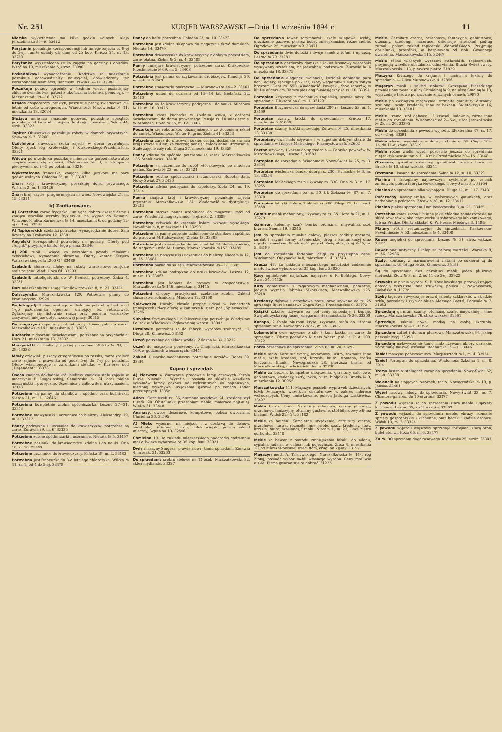Nr. 251 KURJER WARSZAWSKI.—Dnia 11 września 1894 r. 11
Niemka wykształcona ma kilka godzin wolnych. Aleja Jerozolimska 84—9. 33412
Paryżanin poszukuje korespondencji lub innego zajęcia od 9-ej do 2-ej. Tamże obiady dla dam od 25 kop. Krucza 24, m. 13. 33299
Paryżanka wykształcona szuka zajęcia na godziny i obiadów. Wspólna 10, mieszkania 5, stróż. 33390
Pośrednikowi wynagrodzenie. Rządztwa za mieszkanie poszukuje odpowiedzialny nauczyciel, doświadczony też korespondent niemiecki, francuski. Pawia 83—10. 32983
Poszukuje posady ogrodnik w średnim wieku, posiadający chlubne świadectwa, patent z ukończenia botaniki, pomologji. — Marjensztadt 19—16. 32712
Rządca gospodarczy, praktyk, poszukuje pracy, świadectwa 20-letnie od osób wiarogodnych. Wiadomość: Mazowiecka № 11, mieszkania 13. 32034
Służąca umiejąca smacznie gotować, porządnie sprzątać, poszukuje od kwartału miejsca do dwojga państwa. Piękna 44, stróż. 33323
Tapicer Ołtuszewski poszukuje roboty w domach prywatnych. Śpiewna № 7. 33260
Uzdolniona krawcowa szuka zajęcia w domu prywatnym. Oferty kjosk róg Królewskiej i Krakowskiego-Przedmieścia. 33321
Wdowa po urzędniku poszukuje miejsca do gospodarstwa albo zaopiekowania się dziećmi. Elektoralna № 3, w sklepie z pieczywem, od 2—5 po południu. 33286
Wykształcona francuska, znająca kilka języków, ma parę godzin wolnych. Chłodna 35, m. 7. 33387
Znam krój i krawieczyznę, poszukuję domu prywatnego. Wiślana 2, m. 1. 33426
Znam krój, szycie, pragnę miejsca na wieś. Nowowiejska 24, m. 15. 33311
b) Zaofiarowane.
A) Potrzebna zaraz fryzjerka, umiejąca dobrze czesać damy i znająca wszelkie wyroby fryzjerskie, na wyjazd do Kazania. Wiadomość ulica Karmelicka № 14, mieszkania 6, od godziny 12-ej do 1-ej. 33399
A) Tapicerskich czeladzi potrzeba, wynagrodzenie dobre. Sala licytacyjna Królewska 12. 33381
Angielski korespondent potrzebny na godziny. Oferty pod „Anglik” przyjmuje kantor tego pisma. 33346
A) 200 rubli i więcej za wyrobienie posady młodemu człowiekowi, wymagania skromne. Oferty kantor Kurjera Warszawskiego dla „200 G.” 83489
Czeladnik ślusarski zdolny na roboty warsztatowe znajdzie stałe zajęcie. Wiad. Hoża 64. 33293
Czeladnik introligatorski do W. Krensch potrzebny. Żabia 4. 33351
Dam mieszkanie za usługę. Daniłowiczowska 8, m. 21. 33464
Daleszyńska, Marszałkowska 129. Potrzebne panny do krawieczyzny. 32924
Do fotografji Klebanowskiego w Radomiu potrzebny będzie od 1-go października operator, umiejący też retuszować. Zgłaszający się listownie raczą przy podaniu warunków zacytować miejsce dotychczasowej pracy. 30515
Do magazynu kapeluszy potrzebne są dziewczynki do nauki. Marszałkowska 142, mieszkania 3. 32635
Kucharka z dobremi świadectwami, potrzebna na przychodnią. Hoża 21, mieszkania 13. 33332
Maszynistki do bielizny męzkiej potrzebne. Wolska № 24, m. 29. 33338
Młody człowiek, piszący ortograficznie po rossku, może znaleźć zaraz zajęcie u prawnika od godz. 5-ej do 7-ej po południu. Oferty własnoręczne z warunkami składać w Kurjerze pod „Dependent”. 33373
Osoba znająca dokładnie krój bielizny znajdzie stałe zajęcie w magazynie E. Rogozińskiej, Senatorska № 24, oraz zdolne maszynistki i podręczne. Uczennica z całkowitem utrzymaniem. 33168
Potrzebne są panny do staników i spódnic oraz kuśnierka. Sienna 21, m. 11. 32646
Potrzebna kompletnie zdolna spódniczarka. Leszno 27—21. 33313
Potrzebne maszynistki i uczennice do bielizny. Aleksandrja 19, m. 4. 33312
Panny podręczne i uczennice do krawieczyzny, potrzebne są zaraz. Żórawia 29, m. 6. 33335
Potrzebne zdolne spódniczarki i uczennice. Niecała № 5. 33457
Potrzebne panienki do krawieczyzny, zdolne i do nauki. Orla 10, m. 16. 33459
Potrzebne uczennice do krawieczyzny, Pańska 29, m. 2. 33483
Potrzebna jest francuzka do 8-o letniego chłopczyka. Wilcza № 41, m. 1, od 4 do 5-ej. 33478
Panny do haftu potrzebne. Chłodna 23, m. 10. 33473
Potrzebna jest zdolna sklepowa do magazynu okryć damskich. Niecała 14. 33470
Potrzebna dziewczynka do krawieczyzny z dobrym początkiem, zaraz płatna. Zielna № 2, m. 4. 33405
Panny umiejące krawieczyznę, potrzebne zaraz. Krakowskie-Przedmieście № 69, m. 5. 33408
Potrzebna jest panna do szykowania drobiazgów. Kanonja 20, mieszk. 3. 33503
Potrzebne staniczarki podręczne. — Muranowska 44—2. 33461
Potrzebny uczeń do cukierni od 13—14 lat. Bielańska 22. 33480
Potrzebne są do krawieczyzny podręczne i do nauki. Miodowa № 10, m. 10. 33476
Potrzebna zaraz kucharka w średnim wieku, z dobremi świadectwami, do domu prywatnego. Pensja rs. 10 miesięcznie. Wiadomość, Freta № 26, m. 12. 33483
Poszukuje się robotników obznajmionych ze złoceniem szkieł do ramek. Wiadomość, Walter Pilgrim, Zielna 41. 33353
Potrzebna zaraz do pracowni sukien osoba, doskonale znająca krój i szycie sukien, za znaczną pensję i całodzienne utrzymanie. Stałe zajęcie cały rok. Długa 27, mieszkania 19. 33359
Panny zdatne do spódnic, potrzebne są zaraz. Marszałkowska 136. Stankiewicz. 33436
Potrzebne są uczennice do robót włóczkowych, po miesiącu płatne. Żórawia № 22, m. 28. 33421
Potrzebne zdolne spódniczarki i staniczarki. Robota stała. Nowy-Świat 27. 32420
Potrzebna zdolna podręczna do kapeluszy. Złota 24, m. 19. 33414
Panna znająca krój i krawieczyznę, poszukuje zajęcia prywatnie. Marszałkowska 134. Wiadomość w dystrybucji. 33283
Potrzebna starsza panna uzdolniona do magazynu mód od zaraz. Wiedeński magazyn mód, Trębacka 2. 33289
Potrzebny człowiek do kręcenia kołem, wzrostu wysokiego. Nowolipie № 8, mieszkania 19. 33298
Potrzebne są panny zupełnie uzdolnione do staników i spódnic, do pracowni M. Kałczyńskiej, Zielna 13. 33308
Potrzebna jest dziewczynka do nauki od lat 14, dobrej rodziny, do magazynu mód M. Dumay, Marszałkowska № 152. 33485
Potrzebne są maszynistki i uczennice do bielizny. Niecała № 12, m. 15. 33484
Potrzebna panna do sklepu. Marszałkowska 95—27. 33450
Potrzebne zdolne podręczne do nauki krawatów. Leszno 12, miesz. 13. 33467
Potrzebna jest kobieta do pomocy w gospodarstwie. Marszałkowska № 146, mieszkania. 33445
Potrzebni chłopcy, praktykanci, czeladzie zdolni. Zakład ślusarsko-mechaniczny, Miodowa 12. 33160
Śpiewaczka któraby chciała przyjąć udział w koncertach (mniejszych) złoży ofertę w kantorze Kurjera pod „Śpiewaczka”. 33296
Subjekta fryzjerskiego lub felczerskiego potrzebuje Władysław Pollack w Włocławku. Zgłaszać się wprost. 33042
Uczniowie potrzebni są do fabryki wyrobów srebrnych, ul. Długa 20, Klimowicz. 33192
Uczeń potrzebny do składu wódek. Żelazna № 33. 33212
Uczeń do magazynu potrzebny. A. Chojnacki, Marszałkowska 109, w godzinach wieczornych. 33447
Zakład ślusarsko-mechaniczny potrzebuje uczniów. Dobra 39. 33391
Kupno i sprzedaż.
A) Pierwsza w Warszawie pracownia lamp gazowych Karola Burke, Niecała 1. Wyrabia i posiada na składzie wszelkich systemów lampy gazowe od wykwintnych do najtańszych, niemniej wykonywa urządzenia gazowe po cenach nader przystępnych. 1385r
Adres. Garniturek rs. 36, otomana urzędowa 24, szeslong styl turecki 20. Obstalunki: przerabiam meble, materace najtaniej. Wielka 31. 33448
Ananasy, owoce deserowe, kompotowe, poleca owocarnia, Chmielna 26. 31595
A) Mleko wyborne, na miejscu i z dostawą do domów, śmietanka, śmietana, masło, chleb wiejski, poleca zakład mleczny, Szpitalna 10. 32546
Chmielna 10. Do zakładu mleczarskiego nadchodzi codziennie masło świeże wyborowe od 35 kop. funt. 33021
Dwie maszyny Singera, prawie nowe, tanio sprzedam. Żórawia 4, mieszk. 21. 33263
Do sprzedania srebro stołowe na 12 osób. Marszałkowska 82, sklep mydlarski. 33327
Do sprzedania towar norymberski, szafy sklepowe, szyldy, urządzenie gazowe, płaszcz bobry amerykańskie, różne meble. Ogrodowa 25, mieszkania 9. 33471
Do sprzedania dwie dorożki i dwoje sanek z końmi i uprzężą. Leszno № 70. 33281
Do sprzedania garderoba damska i żakiet kremowy wiedeński wyszywany szutaziem, na jedwabnej podszewce. Żurawia № 6 mieszkania 18. 33375
Do sprzedania elegancki wolancik, koziołek odpinany, para koni, ogiery, spokojne po 7 lat, szory węgierskie z sutym żółtym bronzem. Cena rs. 550. Wiadomość: Powązki, obóz saperów, w klubie oficerskim. Tamże pies dog 6-miesięczny za rs. 10. 33394
Fortepian krzyżowy z mechaniką angielską, prawie nowy, do sprzedania. Elektoralna 8, m. 1. 33129
Fortepian Budynowicza do sprzedania 200 rs. Leszno 53, m. 1. 33169
Fortepian czarny, krótki, do sprzedania.— Krucza 17, mieszkania 6. 31866
Fortepian czarny, krótki sprzedaję. Żórawia № 25, mieszkania 13. 33188
Fortepiany dwa mało używane i w zupełnie dobrym stanie do sprzedania w fabryce Małeckiego, Przemysłowa 35. 32602
Faeton używany i kareta do sprzedania.— Fabryka powozów W. Mroczkowskiego, Leszno 6. 31683
Fortepian do sprzedania. Wiadomość Nowy-Świat № 25, m. 3. 33454
Fortepian wiedeński, bardzo dobry, rs. 230. Tłomackie № 3, m. 13. 33254
Fortepian Małeckiego mało używany rs. 330. Orla № 3, m. 17. 33255
Fortepian do sprzedania za rs. 50. Ul. Żelazna № 87, m. 7. 33370
Fortepian fabryki Hofera, 7 oktaw, rs. 260. Długa 25, Lombard. 33458
Garnitur mebli mahoniowy, używany za rs. 35. Hoża № 21, m. 1. 33279
Garnitur, kolumny, szafy, biurko, otomana, umywalnia, stół, krzesła. Sienna 19. 33245
Jest do sprzedania mundur galowy, płaszcz podbity oposami, surdut i szynel formy inżenierskiej dróg i komunikacyj oraz szpada i rewolwer. Wiadomość przy ul. Świętokrzyskiej № 15, m. 5. 33199
Jest do sprzedania fortepian długi za przystępną cenę. Wiadomość: Ordynacka № 8, mieszkania 14. 32543
Krucza 47. Do zakładu mleczarskiego nadchodzi codziennie masło świeże wyborowe od 35 kop. funt. 33020
Kasy ogniotrwałe najtańsze, najlepsze u R. Bohtego, Nowy-Świat 34. 1413r
Kasy ogniotrwałe z zegarowym mechanizmem, pancerne, jedynie wyrabia fabryka Sikorskiego, Marszałkowska 125. 26218
Kredensy dębowe i orzechowe nowe, oraz używane od rs. 25 sprzedaje Biuro komisowe Ungra Krak.-Przedmieście 9. 33092
Książki szkolne używane za pół ceny sprzedaję i kupuję, Świętokrzyska róg Jasnej księgarnia Hermanstadta № 36. 33300
Kanapa, 2 fotele pluszem kryte, używane, szafa do ubrania sprzedam tanio. Nowogrodzka 27, m. 24. 33437
Lokomobile dwie używane o sile 8 koni każda, są zaraz do sprzedania. Oferty podać do Kurjera Warsz. pod lit. P. A. 100. 33122
Łóżko orzechowe do sprzedania. Złota 63 m. 20. 33292
Meble tanio. Garnitur czarny, orzechowy, lustra, rozmaite inne meble, szafy, kredens, stół, krzesła, biuro, otomana, szafka lustrzana, firanki. Nowogrodzka 28, pierwsza brama od Marszałkowskiej, u właściciela domu. 32738
Meble za bezcen, kompletne urządzenia, garnitury salonowe, gabinetowe, kredensy, szafy, łóżka, biura, bibljoteki. Bracka № 9, mieszkania 12. 30955
Marszałkowska 111, Magazyn pościeli, wyprawek dziecinnych, łóżek żelaznych, wszelkich obstalunków w zakres interesu wchodzących. Ceny umiarkowane, poleca Jadwiga Laśkiewicz. 33497
Meble bardzo tanio. Garnitury salonowe, czarny pluszowy, orzechowy, fantazyjny, otomany gustowne, stół bilardowy z 6-ma blatami. Widok 22—24. 33182
Meble za bezcen! Kompletne urządzenia, garnitury czarne, orzechowe, lustra, rozmaite inne meble, szafy, kredensy, stoły, krzesła, biura, szeslongi, firanki. Niecała 1, m. 23, I-sze piętro od frontu. 33178
Meble za bezcen z powodu zmniejszenia lokalu, do salonu, sypialni, jadalni, w całości lub pojedyńczo. Złota 4, mieszkania 18, od Marszałkowskiej trzeci dom, drugi od Zgody. 33197
Magazyn mebli A. Tarnowskiego, Marszałkowska № 114, róg Złotej, posiada wybór mebli własnego wyrobu. Ceny możliwie niskie. Firma gwarantuje za dobroć. 31225
Meble. Garnitury czarne, orzechowe, fantazyjne, gabinetowe, otomany, szeslongi, materace, dekoracje mieszkań podług żurnali, poleca zakład tapicerski Wdowińskiego. Przyjmuję obstalunki, przeróbki, za bezpieczam od moli. Gwarancja dwuletnia. Marszałkowska 115. 32467
Meble różne własnych wyrobów stolarskich, tapicerskich, przyjmują wszelkie obstalunki, odnawiania, Bracia Śwież awscy, Marszałkowska 113, pierwsze piętro. 31939
Maszyna Krauzego do krajania i nacinania tektury do sprzedania. — Ulica Muranowska 4. 32856
Magazyn mebli i zakład stolarski Szczepana Piaseckiego przeniesiony został z ulicy Chmielnej № 9, na ulicę Smolną № 13, wyprzedaje takowe po znacznie zniżonych cenach. 29970
Meble po zwiniętym magazynie, rozmaite garnitury, otomany, szeslongi, szafy, kredensy, inne za bezcen. Świętokrzyska 16, mieszkania 13. 33481
Meble: tremo, stół dębowy, 12 krzeseł, lodownia, różne inne meble do sprzedania. Wiadomość od 2—5-ej, ulica Jerozolimska № 25, m. 20. 33395
Meble do sprzedania z powodu wyjazdu. Elektoralna 47, m. 17, od 4—5-ej. 33291
Meble włosem wyściełane w dobrym stanie rs. 55. Ciepła 10—14, do 11-ej zrana. 33319
Meble różne wielki wybór pozostało jeszcze do sprzedania niepraktykowanie tanio. Ul. Krak.-Przedmieście 20—15. 33468
Otomana, garnitur salonowy, garniturek bardzo tanio. — Bracka № 10, stróż wskaże. 33241
Otomana i kanapa do sprzedania. Solna № 12, m. 10. 33329
Pianina i fortepiany najnowszych systemów po cenach zniżonych, poleca fabryka Nowickiego, Nowy-Świat 34. 31954
Pianino do sprzedania albo wynajęcia. Długa 12, m. 117. 33431
Pończochy niewypieralne w wyborowych gatunkach, oraz nadrabianie pończoch. Żórawia 28, m. 12. 38410
Pianino piękne sprzedam. Daniłowiczowska 8, m. 21. 33465
Potrzebna zaraz szopa lub inne jakie chłodne pomieszczenie na skład towarów w okolicach cyrkułu soborowego lub zamkowego, lub na Pradze. Oferty składać K. W. Hesse. Miodowa 3. 1484r
Platery różne restauracyjne do sprzedania. Krakowskie-Przedmieście № 53, mieszkania № 4. 33400
Rower angielski do sprzedania. Leszno № 33, stróż wskaże. 33441
Rower pneumatyczny Dunlop za połowę wartości. Warecka 9, m. 56. 32986
Szafy, kontuary z marmurowemi blatami po cukierni są do sprzedania. Ul. Długa № 20, Klimowicz. 33191
Są do sprzedania dwa garnitury mebli, jeden pluszowy niebieski. Złota № 3, m. 2, od 11 do 2-ej. 32922
Szuwaks w płynie wyrobu S. F. Kowalewskiego, przewyższający dobrocią wszystkie inne szuwaksy, poleca T. Nowakowska, Bielańska 8. 1377r
Szyby lagrowe i zwyczajne oraz djamenty szklarskie, w składzie szkła, porcelany i szyb do okien Aleksego Baytel, Podwale № 7. 31053
Sprzedaję garnitur czarny, otomanę, szafę, umywalnię i inne rzeczy. Marszałkowska 76, stróż wskaże. 31561
Sprzedaję suknię nową, modną na osobę szczupłą. Marszałkowska 58—7. 33392
Sprzedam żakiet i dolman pluszowy. Marszałkowska 94 (sklep parasolniczy). 33398
Sprzedaję nadzwyczajnie tanio mało używane ubiory damskie, wynajmuję balowe, weselne. Bednarska 19—1. 33446
Tanio! maszyna pończosznicza. Marjensztadt № 1, m. 4. 33424
Tanio! Fortepian do sprzedania. Wiadomość Szkolna 1, m. 8. 2914
Tremo lustro w stalugach zaraz do sprzedania. Nowy-Świat 62, m. 38. 33338
Wolancik na stojących resorach, tanio. Nowogrodzka № 19, p. Janusz. 33491
Wyżeł rasowy, młody, do sprzedania. Nowy-Świat 33, m. 7, Chambre-garnies, do 10-ej zrana. 33277
Z powodu wyjazdu są do sprzedania stare meble i sprzęty kuchenne. Leszno 65, stróż wskaże. 33369
Z powodu wyjazdu do sprzedania meble, obrazy, rozmaite sprzęty gospodarskie i kuchenne, oraz beczki i kadzie dębowe. Widok 13, m. 2. 33324
Z powodu wyjazdu wojskowy sprzedaje fortepian, starą broń, bufet etc. Ul. Hoża 66, m. 6. 33477
Za rs. 30 sprzedam doga rasowego. Królewska 25, stróż. 33301